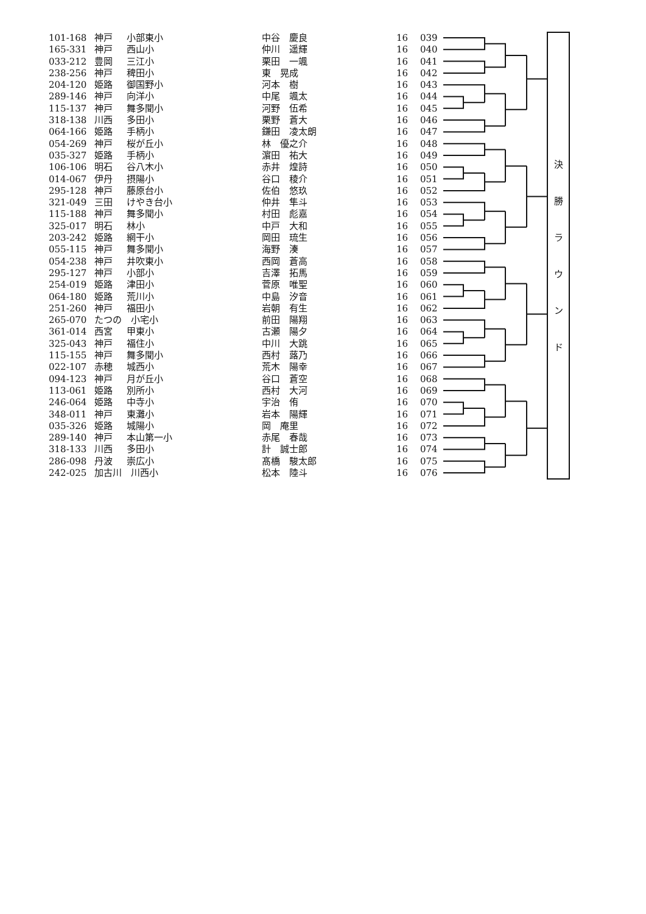| 101-168 | 神戸 | 小部東小 | 中谷 慶良 | 16 | 039 | | 決 勝 ラ ウ ン ド |
| 165-331 | 神戸 | 西山小 | 仲川 遥輝 | 16 | 040 | | |
| 033-212 | 豊岡 | 三江小 | 栗田 一颯 | 16 | 041 | | |
| 238-256 | 神戸 | 稗田小 | 東 晃成 | 16 | 042 | | |
| 204-120 | 姫路 | 御国野小 | 河本 樹 | 16 | 043 | | |
| 289-146 | 神戸 | 向洋小 | 中尾 颯太 | 16 | 044 | | |
| 115-137 | 神戸 | 舞多聞小 | 河野 伍希 | 16 | 045 | | |
| 318-138 | 川西 | 多田小 | 栗野 蒼大 | 16 | 046 | | |
| 064-166 | 姫路 | 手柄小 | 鎌田 凌太朗 | 16 | 047 | | |
| 054-269 | 神戸 | 桜が丘小 | 林 優之介 | 16 | 048 | | |
| 035-327 | 姫路 | 手柄小 | 濵田 祐大 | 16 | 049 | | |
| 106-106 | 明石 | 谷八木小 | 赤井 煌詩 | 16 | 050 | | |
| 014-067 | 伊丹 | 摂陽小 | 谷口 稜介 | 16 | 051 | | |
| 295-128 | 神戸 | 藤原台小 | 佐伯 悠玖 | 16 | 052 | | |
| 321-049 | 三田 | けやき台小 | 仲井 隼斗 | 16 | 053 | | |
| 115-188 | 神戸 | 舞多聞小 | 村田 彪嘉 | 16 | 054 | | |
| 325-017 | 明石 | 林小 | 中戸 大和 | 16 | 055 | | |
| 203-242 | 姫路 | 網干小 | 岡田 琉生 | 16 | 056 | | |
| 055-115 | 神戸 | 舞多聞小 | 海野 湊 | 16 | 057 | | |
| 054-238 | 神戸 | 井吹東小 | 西岡 蒼高 | 16 | 058 | | |
| 295-127 | 神戸 | 小部小 | 吉澤 拓馬 | 16 | 059 | | |
| 254-019 | 姫路 | 津田小 | 菅原 唯聖 | 16 | 060 | | |
| 064-180 | 姫路 | 荒川小 | 中島 汐音 | 16 | 061 | | |
| 251-260 | 神戸 | 福田小 | 岩朝 有生 | 16 | 062 | | |
| 265-070 | たつの 小宅小 | | 前田 陽翔 | 16 | 063 | | |
| 361-014 | 西宮 | 甲東小 | 古瀬 陽夕 | 16 | 064 | | |
| 325-043 | 神戸 | 福住小 | 中川 大跳 | 16 | 065 | | |
| 115-155 | 神戸 | 舞多聞小 | 西村 蕗乃 | 16 | 066 | | |
| 022-107 | 赤穂 | 城西小 | 荒木 陽幸 | 16 | 067 | | |
| 094-123 | 神戸 | 月が丘小 | 谷口 蒼空 | 16 | 068 | | |
| 113-061 | 姫路 | 別所小 | 西村 大河 | 16 | 069 | | |
| 246-064 | 姫路 | 中寺小 | 宇治 侑 | 16 | 070 | | |
| 348-011 | 神戸 | 東灘小 | 岩本 陽輝 | 16 | 071 | | |
| 035-326 | 姫路 | 城陽小 | 岡 庵里 | 16 | 072 | | |
| 289-140 | 神戸 | 本山第一小 | 赤尾 春哉 | 16 | 073 | | |
| 318-133 | 川西 | 多田小 | 計 誠士郎 | 16 | 074 | | |
| 286-098 | 丹波 | 崇広小 | 髙橋 駿太郎 | 16 | 075 | | |
| 242-025 | 加古川 川西小 | | 松本 陸斗 | 16 | 076 | | |